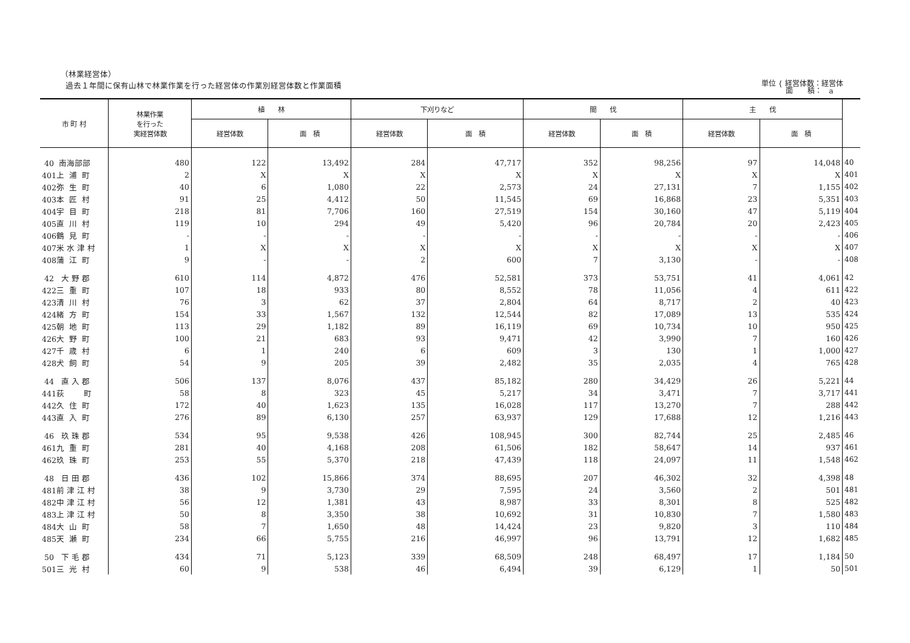（林業経営体）
過去１年間に保有山林で林業作業を行った経営体の作業別経営体数と作業面積
単位 { 経営体数：経営体
　　　 面　　積：　a
| 市 町 村 | 林業作業 を行った 実経営体数 | 植 林 | | 下刈りなど | | 間 伐 | | 主 伐 | | |
| --- | --- | --- | --- | --- | --- | --- | --- | --- | --- | --- |
| | | 経営体数 | 面 積 | 経営体数 | 面 積 | 経営体数 | 面 積 | 経営体数 | 面 積 | |
| 40 南海部部 | 480 | 122 | 13,492 | 284 | 47,717 | 352 | 98,256 | 97 | 14,048 | 40 |
| 401上 浦 町 | 2 | X | X | X | X | X | X | X | X | 401 |
| 402弥 生 町 | 40 | 6 | 1,080 | 22 | 2,573 | 24 | 27,131 | 7 | 1,155 | 402 |
| 403本 匠 村 | 91 | 25 | 4,412 | 50 | 11,545 | 69 | 16,868 | 23 | 5,351 | 403 |
| 404宇 目 町 | 218 | 81 | 7,706 | 160 | 27,519 | 154 | 30,160 | 47 | 5,119 | 404 |
| 405直 川 村 | 119 | 10 | 294 | 49 | 5,420 | 96 | 20,784 | 20 | 2,423 | 405 |
| 406鶴 見 町 | - | - | - | - | - | - | - | - | - | 406 |
| 407米 水 津 村 | 1 | X | X | X | X | X | X | X | X | 407 |
| 408蒲 江 町 | 9 | - | - | 2 | 600 | 7 | 3,130 | - | - | 408 |
| 42 大 野 郡 | 610 | 114 | 4,872 | 476 | 52,581 | 373 | 53,751 | 41 | 4,061 | 42 |
| 422三 重 町 | 107 | 18 | 933 | 80 | 8,552 | 78 | 11,056 | 4 | 611 | 422 |
| 423清 川 村 | 76 | 3 | 62 | 37 | 2,804 | 64 | 8,717 | 2 | 40 | 423 |
| 424緒 方 町 | 154 | 33 | 1,567 | 132 | 12,544 | 82 | 17,089 | 13 | 535 | 424 |
| 425朝 地 町 | 113 | 29 | 1,182 | 89 | 16,119 | 69 | 10,734 | 10 | 950 | 425 |
| 426大 野 町 | 100 | 21 | 683 | 93 | 9,471 | 42 | 3,990 | 7 | 160 | 426 |
| 427千 歳 村 | 6 | 1 | 240 | 6 | 609 | 3 | 130 | 1 | 1,000 | 427 |
| 428犬 飼 町 | 54 | 9 | 205 | 39 | 2,482 | 35 | 2,035 | 4 | 765 | 428 |
| 44 直 入 郡 | 506 | 137 | 8,076 | 437 | 85,182 | 280 | 34,429 | 26 | 5,221 | 44 |
| 441荻 町 | 58 | 8 | 323 | 45 | 5,217 | 34 | 3,471 | 7 | 3,717 | 441 |
| 442久 住 町 | 172 | 40 | 1,623 | 135 | 16,028 | 117 | 13,270 | 7 | 288 | 442 |
| 443直 入 町 | 276 | 89 | 6,130 | 257 | 63,937 | 129 | 17,688 | 12 | 1,216 | 443 |
| 46 玖 珠 郡 | 534 | 95 | 9,538 | 426 | 108,945 | 300 | 82,744 | 25 | 2,485 | 46 |
| 461九 重 町 | 281 | 40 | 4,168 | 208 | 61,506 | 182 | 58,647 | 14 | 937 | 461 |
| 462玖 珠 町 | 253 | 55 | 5,370 | 218 | 47,439 | 118 | 24,097 | 11 | 1,548 | 462 |
| 48 日 田 郡 | 436 | 102 | 15,866 | 374 | 88,695 | 207 | 46,302 | 32 | 4,398 | 48 |
| 481前 津 江 村 | 38 | 9 | 3,730 | 29 | 7,595 | 24 | 3,560 | 2 | 501 | 481 |
| 482中 津 江 村 | 56 | 12 | 1,381 | 43 | 8,987 | 33 | 8,301 | 8 | 525 | 482 |
| 483上 津 江 村 | 50 | 8 | 3,350 | 38 | 10,692 | 31 | 10,830 | 7 | 1,580 | 483 |
| 484大 山 町 | 58 | 7 | 1,650 | 48 | 14,424 | 23 | 9,820 | 3 | 110 | 484 |
| 485天 瀬 町 | 234 | 66 | 5,755 | 216 | 46,997 | 96 | 13,791 | 12 | 1,682 | 485 |
| 50 下 毛 郡 | 434 | 71 | 5,123 | 339 | 68,509 | 248 | 68,497 | 17 | 1,184 | 50 |
| 501三 光 村 | 60 | 9 | 538 | 46 | 6,494 | 39 | 6,129 | 1 | 50 | 501 |